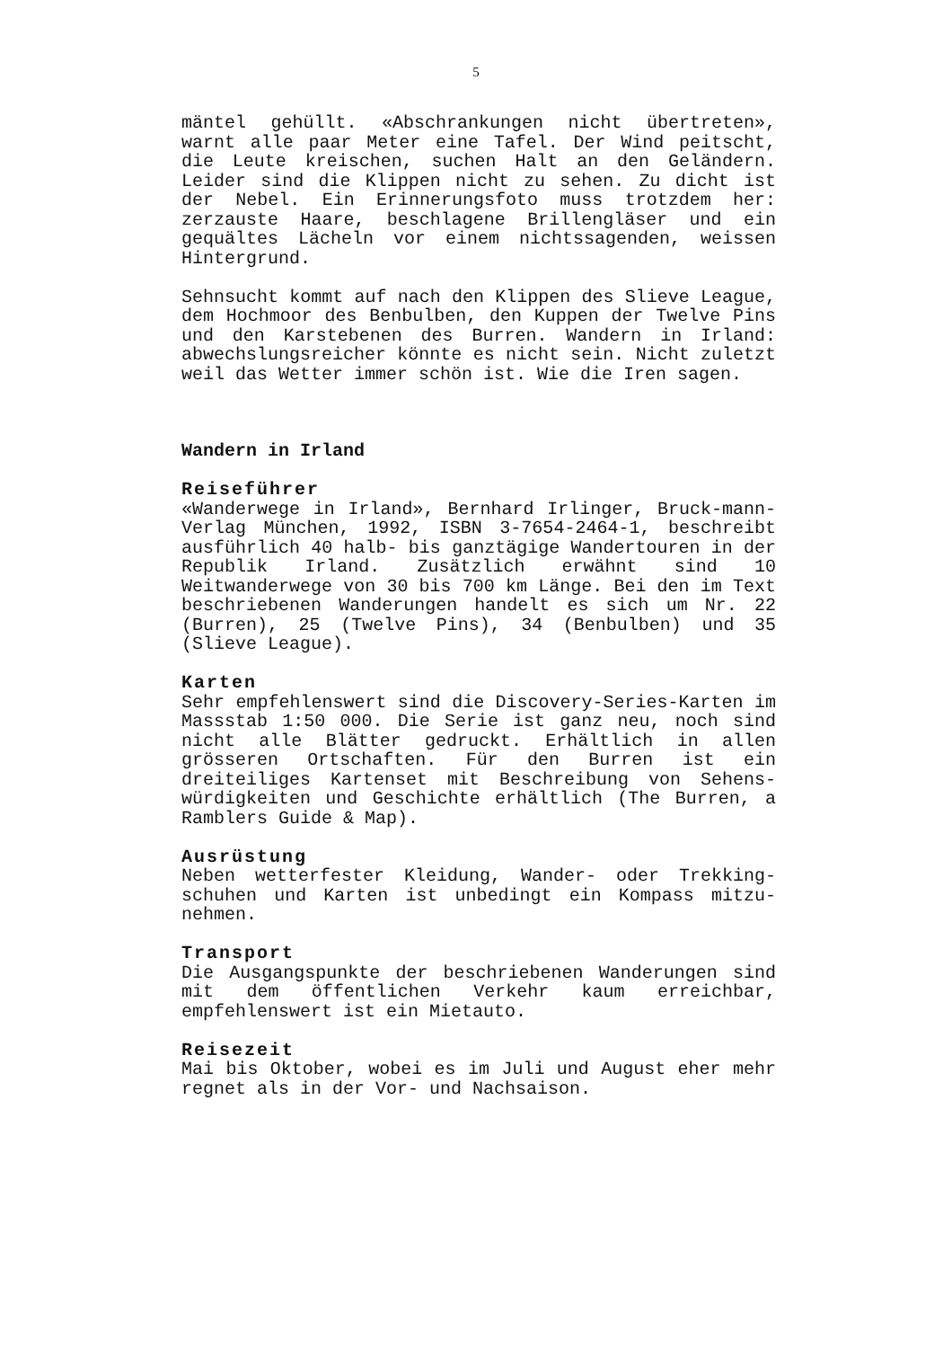5
mäntel gehüllt. «Abschrankungen nicht übertreten», warnt alle paar Meter eine Tafel. Der Wind peitscht, die Leute kreischen, suchen Halt an den Geländern. Leider sind die Klippen nicht zu sehen. Zu dicht ist der Nebel. Ein Erinnerungsfoto muss trotzdem her: zerzauste Haare, beschlagene Brillengläser und ein gequältes Lächeln vor einem nichtssagenden, weissen Hintergrund.
Sehnsucht kommt auf nach den Klippen des Slieve League, dem Hochmoor des Benbulben, den Kuppen der Twelve Pins und den Karstebenen des Burren. Wandern in Irland: abwechslungsreicher könnte es nicht sein. Nicht zuletzt weil das Wetter immer schön ist. Wie die Iren sagen.
Wandern in Irland
Reiseführer
«Wanderwege in Irland», Bernhard Irlinger, Bruck-mann-Verlag München, 1992, ISBN 3-7654-2464-1, beschreibt ausführlich 40 halb- bis ganztägige Wandertouren in der Republik Irland. Zusätzlich erwähnt sind 10 Weitwanderwege von 30 bis 700 km Länge. Bei den im Text beschriebenen Wanderungen handelt es sich um Nr. 22 (Burren), 25 (Twelve Pins), 34 (Benbulben) und 35 (Slieve League).
Karten
Sehr empfehlenswert sind die Discovery-Series-Karten im Massstab 1:50 000. Die Serie ist ganz neu, noch sind nicht alle Blätter gedruckt. Erhältlich in allen grösseren Ortschaften. Für den Burren ist ein dreiteiliges Kartenset mit Beschreibung von Sehens-würdigkeiten und Geschichte erhältlich (The Burren, a Ramblers Guide & Map).
Ausrüstung
Neben wetterfester Kleidung, Wander- oder Trekking-schuhen und Karten ist unbedingt ein Kompass mitzu-nehmen.
Transport
Die Ausgangspunkte der beschriebenen Wanderungen sind mit dem öffentlichen Verkehr kaum erreichbar, empfehlenswert ist ein Mietauto.
Reisezeit
Mai bis Oktober, wobei es im Juli und August eher mehr regnet als in der Vor- und Nachsaison.